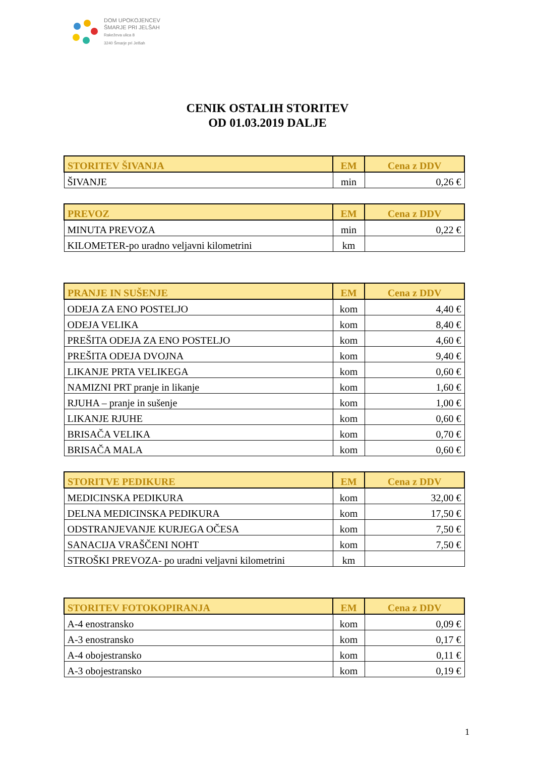DOM UPOKOJENCEV
ŠMARJE PRI JELŠAH
Rakeževa ulica 8
3240 Šmarje pri Jelšah
CENIK OSTALIH STORITEV
OD 01.03.2019 DALJE
| STORITEV ŠIVANJA | EM | Cena z DDV |
| --- | --- | --- |
| ŠIVANJE | min | 0,26 € |
| PREVOZ | EM | Cena z DDV |
| --- | --- | --- |
| MINUTA PREVOZA | min | 0,22 € |
| KILOMETER-po uradno veljavni kilometrini | km | |
| PRANJE IN SUŠENJE | EM | Cena z DDV |
| --- | --- | --- |
| ODEJA ZA ENO POSTELJO | kom | 4,40 € |
| ODEJA VELIKA | kom | 8,40 € |
| PREŠITA ODEJA ZA ENO POSTELJO | kom | 4,60 € |
| PREŠITA ODEJA DVOJNA | kom | 9,40 € |
| LIKANJE PRTA VELIKEGA | kom | 0,60 € |
| NAMIZNI PRT pranje in likanje | kom | 1,60 € |
| RJUHA – pranje in sušenje | kom | 1,00 € |
| LIKANJE RJUHE | kom | 0,60 € |
| BRISAČA VELIKA | kom | 0,70 € |
| BRISAČA MALA | kom | 0,60 € |
| STORITVE PEDIKURE | EM | Cena z DDV |
| --- | --- | --- |
| MEDICINSKA PEDIKURA | kom | 32,00 € |
| DELNA MEDICINSKA PEDIKURA | kom | 17,50 € |
| ODSTRANJEVANJE KURJEGA OČESA | kom | 7,50 € |
| SANACIJA VRAŠČENI NOHT | kom | 7,50 € |
| STROŠKI PREVOZA- po uradni veljavni kilometrini | km | |
| STORITEV FOTOKOPIRANJA | EM | Cena z DDV |
| --- | --- | --- |
| A-4 enostransko | kom | 0,09 € |
| A-3 enostransko | kom | 0,17 € |
| A-4 obojestransko | kom | 0,11 € |
| A-3 obojestransko | kom | 0,19 € |
1